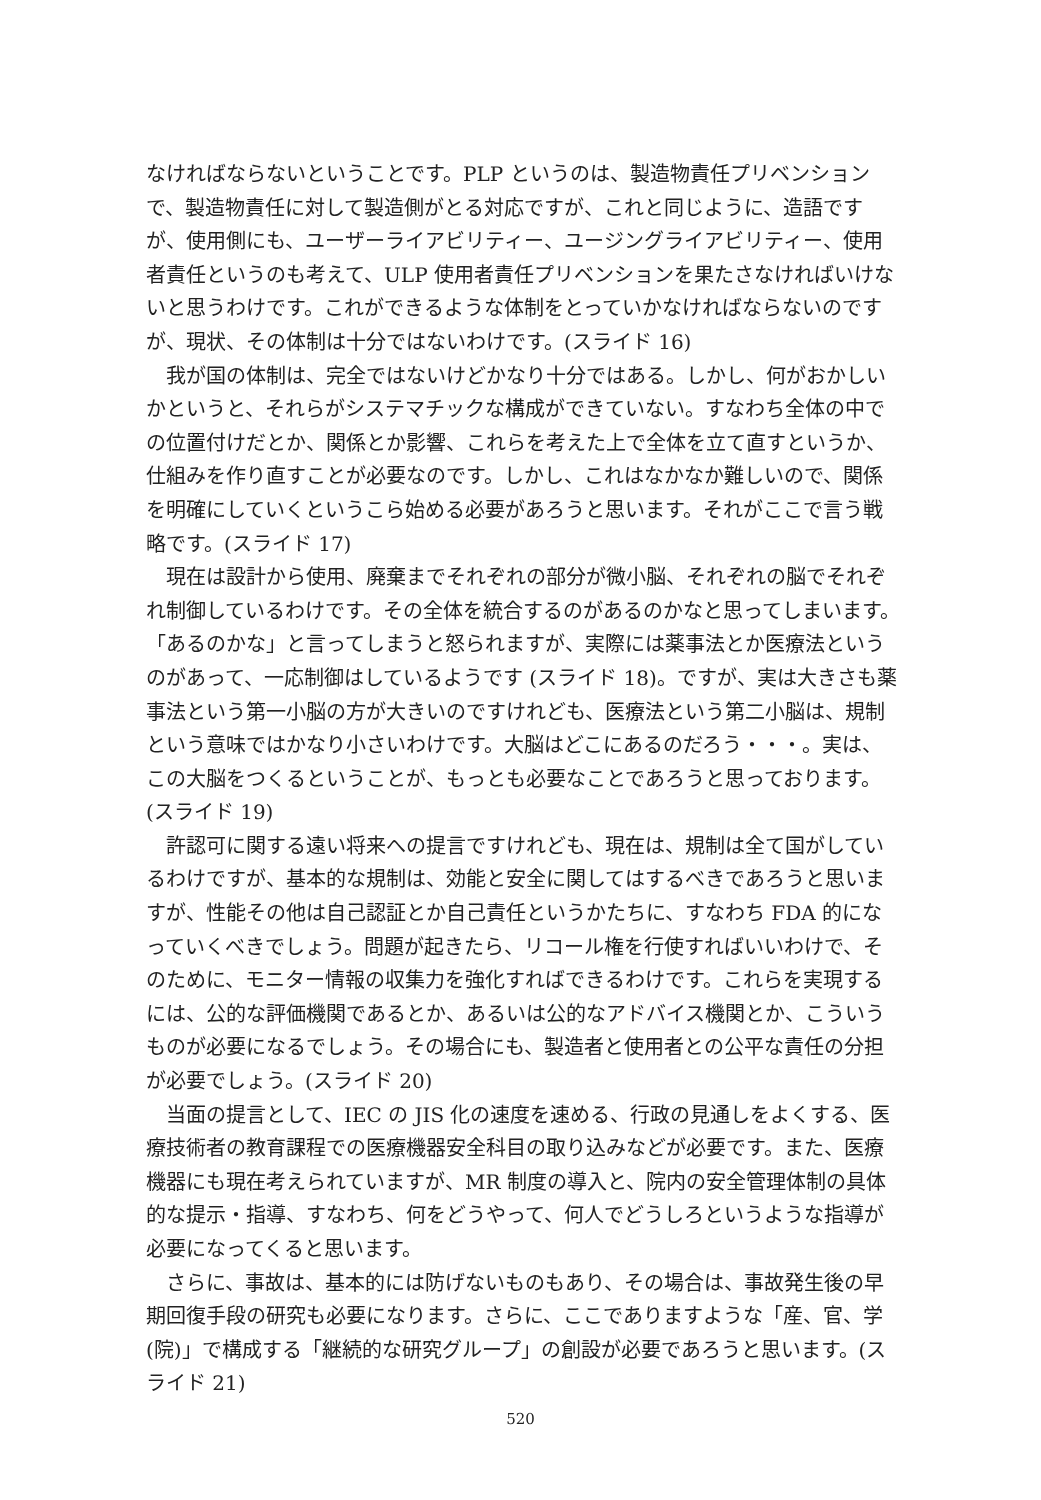なければならないということです。PLP というのは、製造物責任プリベンションで、製造物責任に対して製造側がとる対応ですが、これと同じように、造語ですが、使用側にも、ユーザーライアビリティー、ユージングライアビリティー、使用者責任というのも考えて、ULP 使用者責任プリベンションを果たさなければいけないと思うわけです。これができるような体制をとっていかなければならないのですが、現状、その体制は十分ではないわけです。(スライド 16)
我が国の体制は、完全ではないけどかなり十分ではある。しかし、何がおかしいかというと、それらがシステマチックな構成ができていない。すなわち全体の中での位置付けだとか、関係とか影響、これらを考えた上で全体を立て直すというか、仕組みを作り直すことが必要なのです。しかし、これはなかなか難しいので、関係を明確にしていくというこら始める必要があろうと思います。それがここで言う戦略です。(スライド 17)
現在は設計から使用、廃棄までそれぞれの部分が微小脳、それぞれの脳でそれぞれ制御しているわけです。その全体を統合するのがあるのかなと思ってしまいます。「あるのかな」と言ってしまうと怒られますが、実際には薬事法とか医療法というのがあって、一応制御はしているようです (スライド 18)。ですが、実は大きさも薬事法という第一小脳の方が大きいのですけれども、医療法という第二小脳は、規制という意味ではかなり小さいわけです。大脳はどこにあるのだろう・・・。実は、この大脳をつくるということが、もっとも必要なことであろうと思っております。(スライド 19)
許認可に関する遠い将来への提言ですけれども、現在は、規制は全て国がしているわけですが、基本的な規制は、効能と安全に関してはするべきであろうと思いますが、性能その他は自己認証とか自己責任というかたちに、すなわち FDA 的になっていくべきでしょう。問題が起きたら、リコール権を行使すればいいわけで、そのために、モニター情報の収集力を強化すればできるわけです。これらを実現するには、公的な評価機関であるとか、あるいは公的なアドバイス機関とか、こういうものが必要になるでしょう。その場合にも、製造者と使用者との公平な責任の分担が必要でしょう。(スライド 20)
当面の提言として、IEC の JIS 化の速度を速める、行政の見通しをよくする、医療技術者の教育課程での医療機器安全科目の取り込みなどが必要です。また、医療機器にも現在考えられていますが、MR 制度の導入と、院内の安全管理体制の具体的な提示・指導、すなわち、何をどうやって、何人でどうしろというような指導が必要になってくると思います。
さらに、事故は、基本的には防げないものもあり、その場合は、事故発生後の早期回復手段の研究も必要になります。さらに、ここでありますような「産、官、学 (院)」で構成する「継続的な研究グループ」の創設が必要であろうと思います。(スライド 21)
520